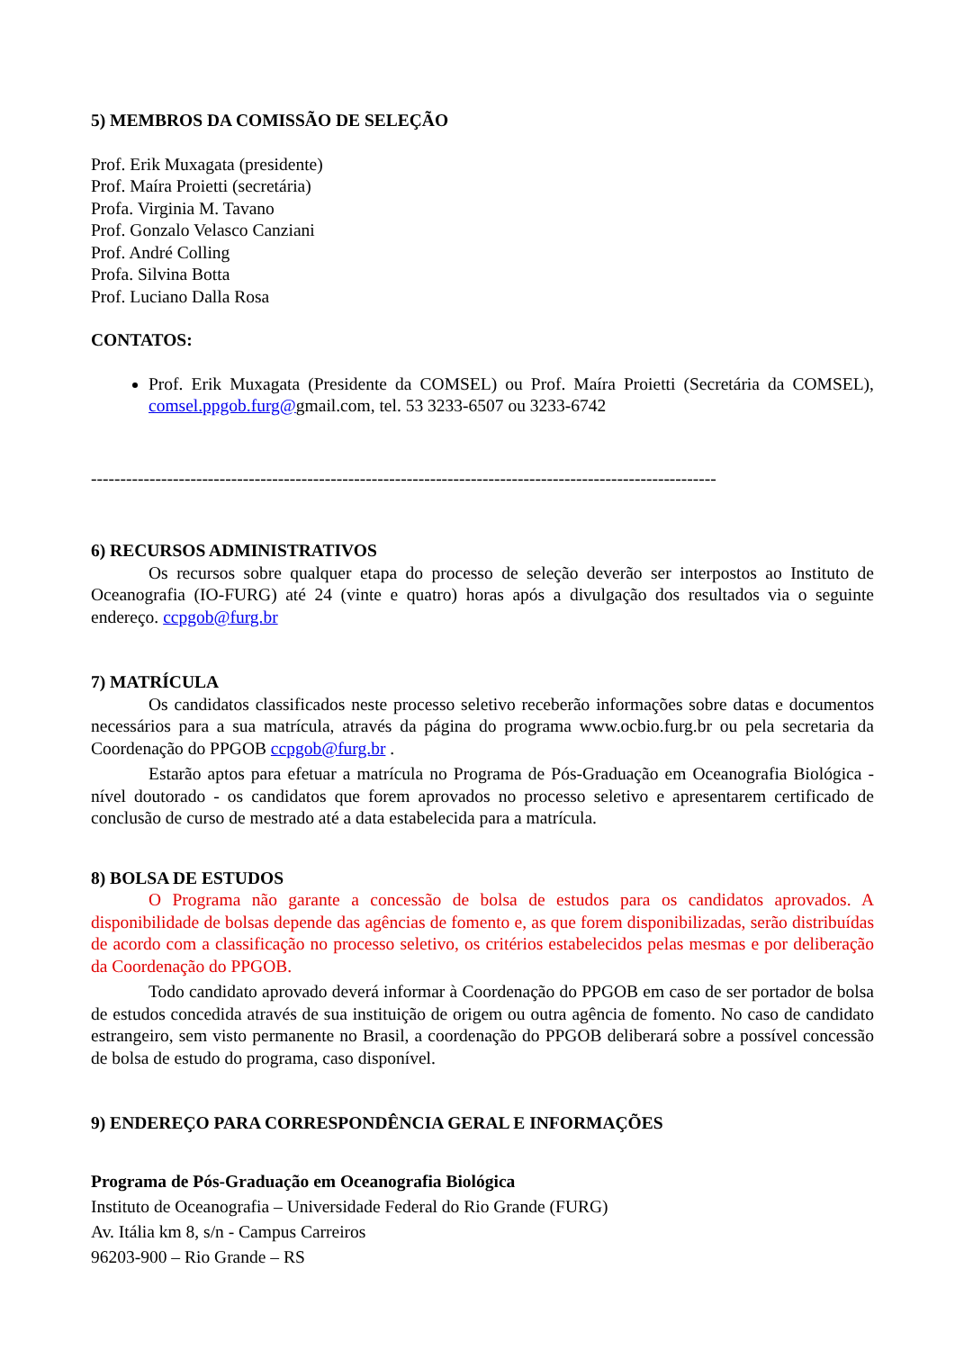5) MEMBROS DA COMISSÃO DE SELEÇÃO
Prof. Erik Muxagata (presidente)
Prof. Maíra Proietti (secretária)
Profa. Virginia M. Tavano
Prof. Gonzalo Velasco Canziani
Prof. André Colling
Profa. Silvina Botta
Prof. Luciano Dalla Rosa
CONTATOS:
Prof. Erik Muxagata (Presidente da COMSEL) ou Prof. Maíra Proietti (Secretária da COMSEL), comsel.ppgob.furg@gmail.com, tel. 53 3233-6507 ou 3233-6742
-----------------------------------------------------------------------------------------------------------
6) RECURSOS ADMINISTRATIVOS
Os recursos sobre qualquer etapa do processo de seleção deverão ser interpostos ao Instituto de Oceanografia (IO-FURG) até 24 (vinte e quatro) horas após a divulgação dos resultados via o seguinte endereço. ccpgob@furg.br
7) MATRÍCULA
Os candidatos classificados neste processo seletivo receberão informações sobre datas e documentos necessários para a sua matrícula, através da página do programa www.ocbio.furg.br ou pela secretaria da Coordenação do PPGOB ccpgob@furg.br .
Estarão aptos para efetuar a matrícula no Programa de Pós-Graduação em Oceanografia Biológica - nível doutorado - os candidatos que forem aprovados no processo seletivo e apresentarem certificado de conclusão de curso de mestrado até a data estabelecida para a matrícula.
8) BOLSA DE ESTUDOS
O Programa não garante a concessão de bolsa de estudos para os candidatos aprovados. A disponibilidade de bolsas depende das agências de fomento e, as que forem disponibilizadas, serão distribuídas de acordo com a classificação no processo seletivo, os critérios estabelecidos pelas mesmas e por deliberação da Coordenação do PPGOB.
Todo candidato aprovado deverá informar à Coordenação do PPGOB em caso de ser portador de bolsa de estudos concedida através de sua instituição de origem ou outra agência de fomento. No caso de candidato estrangeiro, sem visto permanente no Brasil, a coordenação do PPGOB deliberará sobre a possível concessão de bolsa de estudo do programa, caso disponível.
9) ENDEREÇO PARA CORRESPONDÊNCIA GERAL E INFORMAÇÕES
Programa de Pós-Graduação em Oceanografia Biológica
Instituto de Oceanografia – Universidade Federal do Rio Grande (FURG)
Av. Itália km 8, s/n - Campus Carreiros
96203-900 – Rio Grande – RS